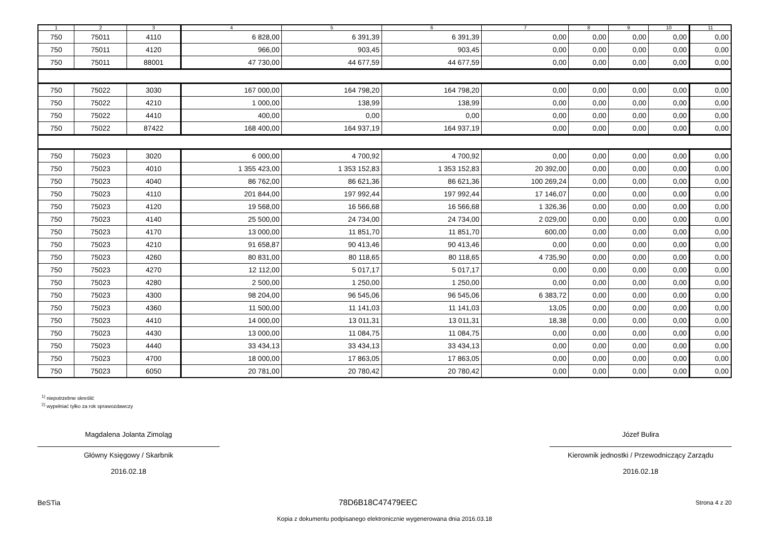| 1 | 2 | 3 | 4 | 5 | 6 | 7 | 8 | 9 | 10 | 11 |
| --- | --- | --- | --- | --- | --- | --- | --- | --- | --- | --- |
| 750 | 75011 | 4110 | 6 828,00 | 6 391,39 | 6 391,39 | 0,00 | 0,00 | 0,00 | 0,00 | 0,00 |
| 750 | 75011 | 4120 | 966,00 | 903,45 | 903,45 | 0,00 | 0,00 | 0,00 | 0,00 | 0,00 |
| 750 | 75011 | 88001 | 47 730,00 | 44 677,59 | 44 677,59 | 0,00 | 0,00 | 0,00 | 0,00 | 0,00 |
| 750 | 75022 | 3030 | 167 000,00 | 164 798,20 | 164 798,20 | 0,00 | 0,00 | 0,00 | 0,00 | 0,00 |
| 750 | 75022 | 4210 | 1 000,00 | 138,99 | 138,99 | 0,00 | 0,00 | 0,00 | 0,00 | 0,00 |
| 750 | 75022 | 4410 | 400,00 | 0,00 | 0,00 | 0,00 | 0,00 | 0,00 | 0,00 | 0,00 |
| 750 | 75022 | 87422 | 168 400,00 | 164 937,19 | 164 937,19 | 0,00 | 0,00 | 0,00 | 0,00 | 0,00 |
| 750 | 75023 | 3020 | 6 000,00 | 4 700,92 | 4 700,92 | 0,00 | 0,00 | 0,00 | 0,00 | 0,00 |
| 750 | 75023 | 4010 | 1 355 423,00 | 1 353 152,83 | 1 353 152,83 | 20 392,00 | 0,00 | 0,00 | 0,00 | 0,00 |
| 750 | 75023 | 4040 | 86 762,00 | 86 621,36 | 86 621,36 | 100 269,24 | 0,00 | 0,00 | 0,00 | 0,00 |
| 750 | 75023 | 4110 | 201 844,00 | 197 992,44 | 197 992,44 | 17 146,07 | 0,00 | 0,00 | 0,00 | 0,00 |
| 750 | 75023 | 4120 | 19 568,00 | 16 566,68 | 16 566,68 | 1 326,36 | 0,00 | 0,00 | 0,00 | 0,00 |
| 750 | 75023 | 4140 | 25 500,00 | 24 734,00 | 24 734,00 | 2 029,00 | 0,00 | 0,00 | 0,00 | 0,00 |
| 750 | 75023 | 4170 | 13 000,00 | 11 851,70 | 11 851,70 | 600,00 | 0,00 | 0,00 | 0,00 | 0,00 |
| 750 | 75023 | 4210 | 91 658,87 | 90 413,46 | 90 413,46 | 0,00 | 0,00 | 0,00 | 0,00 | 0,00 |
| 750 | 75023 | 4260 | 80 831,00 | 80 118,65 | 80 118,65 | 4 735,90 | 0,00 | 0,00 | 0,00 | 0,00 |
| 750 | 75023 | 4270 | 12 112,00 | 5 017,17 | 5 017,17 | 0,00 | 0,00 | 0,00 | 0,00 | 0,00 |
| 750 | 75023 | 4280 | 2 500,00 | 1 250,00 | 1 250,00 | 0,00 | 0,00 | 0,00 | 0,00 | 0,00 |
| 750 | 75023 | 4300 | 98 204,00 | 96 545,06 | 96 545,06 | 6 383,72 | 0,00 | 0,00 | 0,00 | 0,00 |
| 750 | 75023 | 4360 | 11 500,00 | 11 141,03 | 11 141,03 | 13,05 | 0,00 | 0,00 | 0,00 | 0,00 |
| 750 | 75023 | 4410 | 14 000,00 | 13 011,31 | 13 011,31 | 18,38 | 0,00 | 0,00 | 0,00 | 0,00 |
| 750 | 75023 | 4430 | 13 000,00 | 11 084,75 | 11 084,75 | 0,00 | 0,00 | 0,00 | 0,00 | 0,00 |
| 750 | 75023 | 4440 | 33 434,13 | 33 434,13 | 33 434,13 | 0,00 | 0,00 | 0,00 | 0,00 | 0,00 |
| 750 | 75023 | 4700 | 18 000,00 | 17 863,05 | 17 863,05 | 0,00 | 0,00 | 0,00 | 0,00 | 0,00 |
| 750 | 75023 | 6050 | 20 781,00 | 20 780,42 | 20 780,42 | 0,00 | 0,00 | 0,00 | 0,00 | 0,00 |
<sup>1)</sup> niepotrzebne skreślić
<sup>2)</sup> wypełniać tylko za rok sprawozdawczy
Magdalena Jolanta Zimoląg
Główny Księgowy / Skarbnik
2016.02.18
Józef Bulira
Kierownik jednostki / Przewodniczący Zarządu
2016.02.18
BeSTia 78D6B18C47479EEC Strona 4 z 20
Kopia z dokumentu podpisanego elektronicznie wygenerowana dnia 2016.03.18